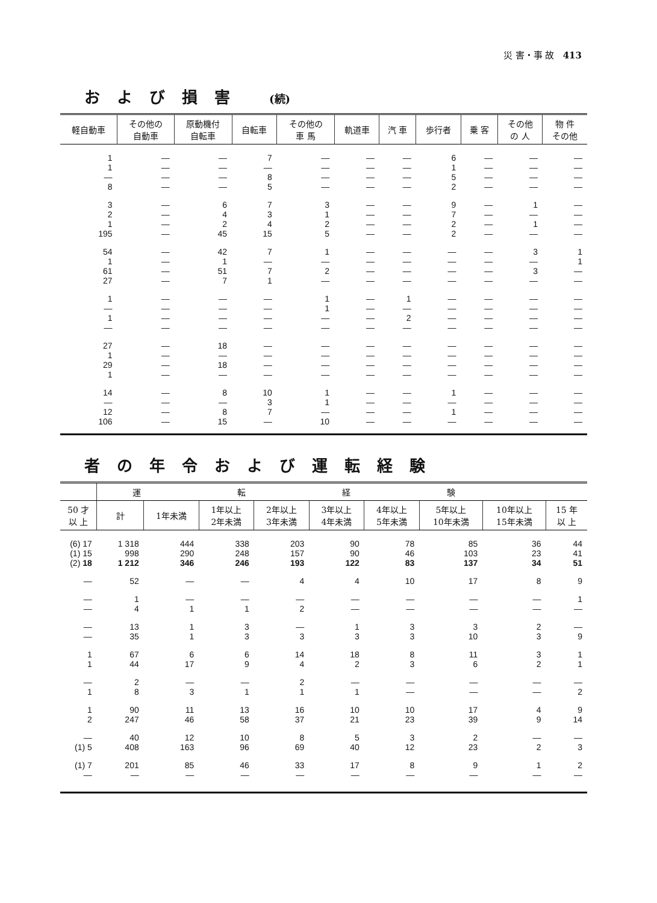災 害・事 故 413
および損害 (続)
| 軽自動車 | その他の 自動車 | 原動機付 自転車 | 自転車 | その他の 車 馬 | 軌道車 | 汽 車 | 歩行者 | 乗 客 | その他 の 人 | 物 件 その他 |
| --- | --- | --- | --- | --- | --- | --- | --- | --- | --- | --- |
| 1 1 — 8 | — — — — | — — — — | 7 — 8 5 | — — — — | — — — — | — — — — | 6 1 5 2 | — — — — | — — — — | — — — — |
| 3 2 1 195 | — — — — | 6 4 2 45 | 7 3 4 15 | 3 1 2 5 | — — — — | — — — — | 9 7 2 2 | — — — — | 1 — 1 — | — — — — |
| 54 1 61 27 | — — — — | 42 1 51 7 | 7 — 7 1 | 1 — 2 — | — — — — | — — — — | — — — — | — — — — | 3 — 3 — | 1 1 — — |
| 1 — 1 — | — — — — | — — — — | — — — — | 1 1 — — | — — — — | 1 — 2 — | — — — — | — — — — | — — — — | — — — — |
| 27 1 29 1 | — — — — | 18 — 18 — | — — — — | — — — — | — — — — | — — — — | — — — — | — — — — | — — — — | — — — — |
| 14 — 12 106 | — — — — | 8 — 8 15 | 10 3 7 — | 1 1 — 10 | — — — — | — — — — | 1 — 1 — | — — — — | — — — — | — — — — |
者の年令および運転経験
| | 運転経験 | | | | | | | | |
| --- | --- | --- | --- | --- | --- | --- | --- | --- | --- |
| 50 才 以 上 | 計 | 1年未満 | 1年以上 2年未満 | 2年以上 3年未満 | 3年以上 4年未満 | 4年以上 5年未満 | 5年以上 10年未満 | 10年以上 15年未満 | 15 年 以 上 |
| (6) 17 (1) 15 (2) 18 | 1 318 998 1 212 | 444 290 346 | 338 248 246 | 203 157 193 | 90 90 122 | 78 46 83 | 85 103 137 | 36 23 34 | 44 41 51 |
| — | 52 | — | — | 4 | 4 | 10 | 17 | 8 | 9 |
| — — | 1 4 | — 1 | — 1 | — 2 | — — | — — | — — | — — | 1 — |
| — — | 13 35 | 1 1 | 3 3 | — 3 | 1 3 | 3 3 | 3 10 | 2 3 | — 9 |
| 1 1 | 67 44 | 6 17 | 6 9 | 14 4 | 18 2 | 8 3 | 11 6 | 3 2 | 1 1 |
| — 1 | 2 8 | — 3 | — 1 | 2 1 | — 1 | — — | — — | — — | — 2 |
| 1 2 | 90 247 | 11 46 | 13 58 | 16 37 | 10 21 | 10 23 | 17 39 | 4 9 | 9 14 |
| — (1) 5 | 40 408 | 12 163 | 10 96 | 8 69 | 5 40 | 3 12 | 2 23 | — 2 | — 3 |
| (1) 7 — | 201 — | 85 — | 46 — | 33 — | 17 — | 8 — | 9 — | 1 — | 2 — |